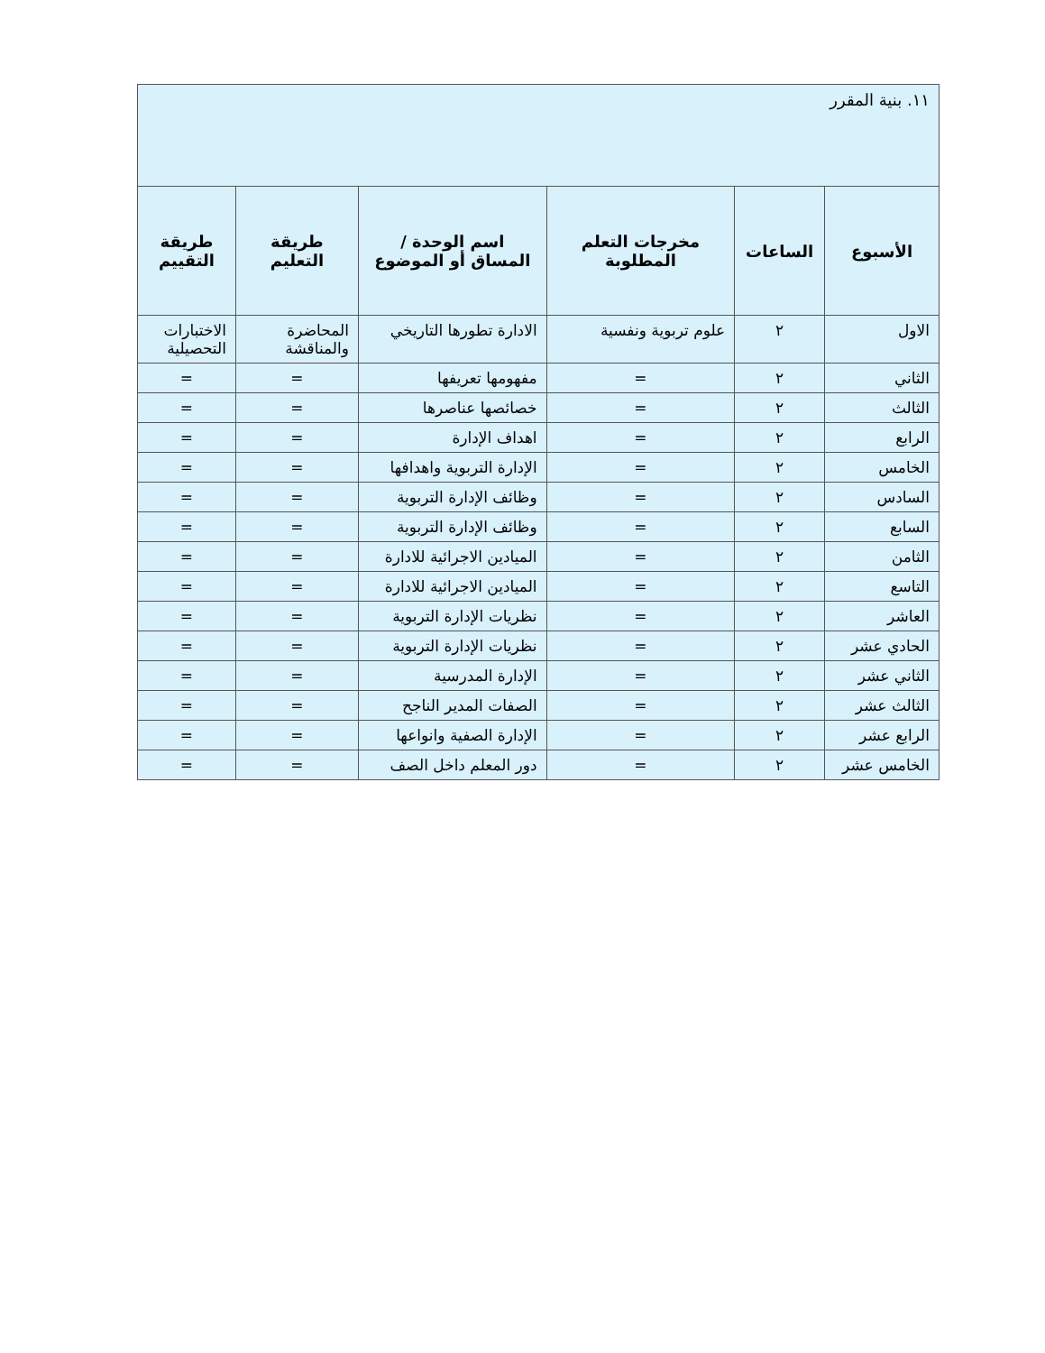| ١١. بنية المقرر | | | | | |
| الأسبوع | الساعات | مخرجات التعلم المطلوبة | اسم الوحدة / المساق أو الموضوع | طريقة التعليم | طريقة التقييم |
| الاول | ٢ | علوم تربوية ونفسية | الادارة تطورها التاريخي | المحاضرة والمناقشة | الاختبارات التحصيلية |
| الثاني | ٢ | = | مفهومها تعريفها | = | = |
| الثالث | ٢ | = | خصائصها عناصرها | = | = |
| الرابع | ٢ | = | اهداف الإدارة | = | = |
| الخامس | ٢ | = | الإدارة التربوية واهدافها | = | = |
| السادس | ٢ | = | وظائف الإدارة التربوية | = | = |
| السابع | ٢ | = | وظائف الإدارة التربوية | = | = |
| الثامن | ٢ | = | الميادين الاجرائية للادارة | = | = |
| التاسع | ٢ | = | الميادين الاجرائية للادارة | = | = |
| العاشر | ٢ | = | نظريات الإدارة التربوية | = | = |
| الحادي عشر | ٢ | = | نظريات الإدارة التربوية | = | = |
| الثاني عشر | ٢ | = | الإدارة المدرسية | = | = |
| الثالث عشر | ٢ | = | الصفات المدير الناجح | = | = |
| الرابع عشر | ٢ | = | الإدارة الصفية وانواعها | = | = |
| الخامس عشر | ٢ | = | دور المعلم داخل الصف | = | = |